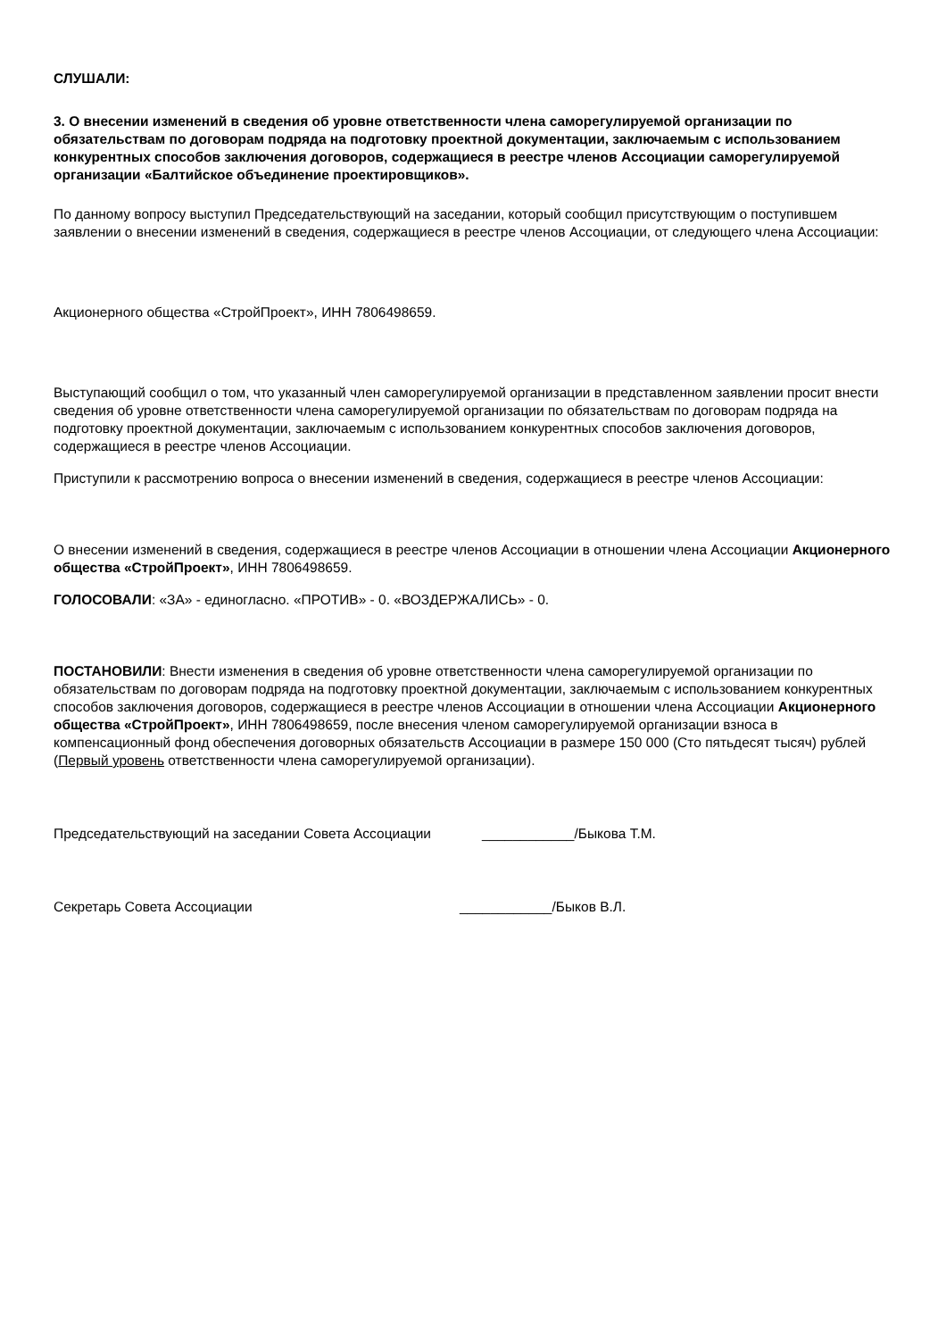СЛУШАЛИ:
3. О внесении изменений в сведения об уровне ответственности члена саморегулируемой организации по обязательствам по договорам подряда на подготовку проектной документации, заключаемым с использованием конкурентных способов заключения договоров, содержащиеся в реестре членов Ассоциации саморегулируемой организации «Балтийское объединение проектировщиков».
По данному вопросу выступил Председательствующий на заседании, который сообщил присутствующим о поступившем заявлении о внесении изменений в сведения, содержащиеся в реестре членов Ассоциации, от следующего члена Ассоциации:
Акционерного общества «СтройПроект», ИНН 7806498659.
Выступающий сообщил о том, что указанный член саморегулируемой организации в представленном заявлении просит внести сведения об уровне ответственности члена саморегулируемой организации по обязательствам по договорам подряда на подготовку проектной документации, заключаемым с использованием конкурентных способов заключения договоров, содержащиеся в реестре членов Ассоциации.
Приступили к рассмотрению вопроса о внесении изменений в сведения, содержащиеся в реестре членов Ассоциации:
О внесении изменений в сведения, содержащиеся в реестре членов Ассоциации в отношении члена Ассоциации Акционерного общества «СтройПроект», ИНН 7806498659.
ГОЛОСОВАЛИ: «ЗА» - единогласно. «ПРОТИВ» - 0. «ВОЗДЕРЖАЛИСЬ» - 0.
ПОСТАНОВИЛИ: Внести изменения в сведения об уровне ответственности члена саморегулируемой организации по обязательствам по договорам подряда на подготовку проектной документации, заключаемым с использованием конкурентных способов заключения договоров, содержащиеся в реестре членов Ассоциации в отношении члена Ассоциации Акционерного общества «СтройПроект», ИНН 7806498659, после внесения членом саморегулируемой организации взноса в компенсационный фонд обеспечения договорных обязательств Ассоциации в размере 150 000 (Сто пятьдесят тысяч) рублей (Первый уровень ответственности члена саморегулируемой организации).
Председательствующий на заседании Совета Ассоциации ____________/Быкова Т.М.
Секретарь Совета Ассоциации ____________/Быков В.Л.